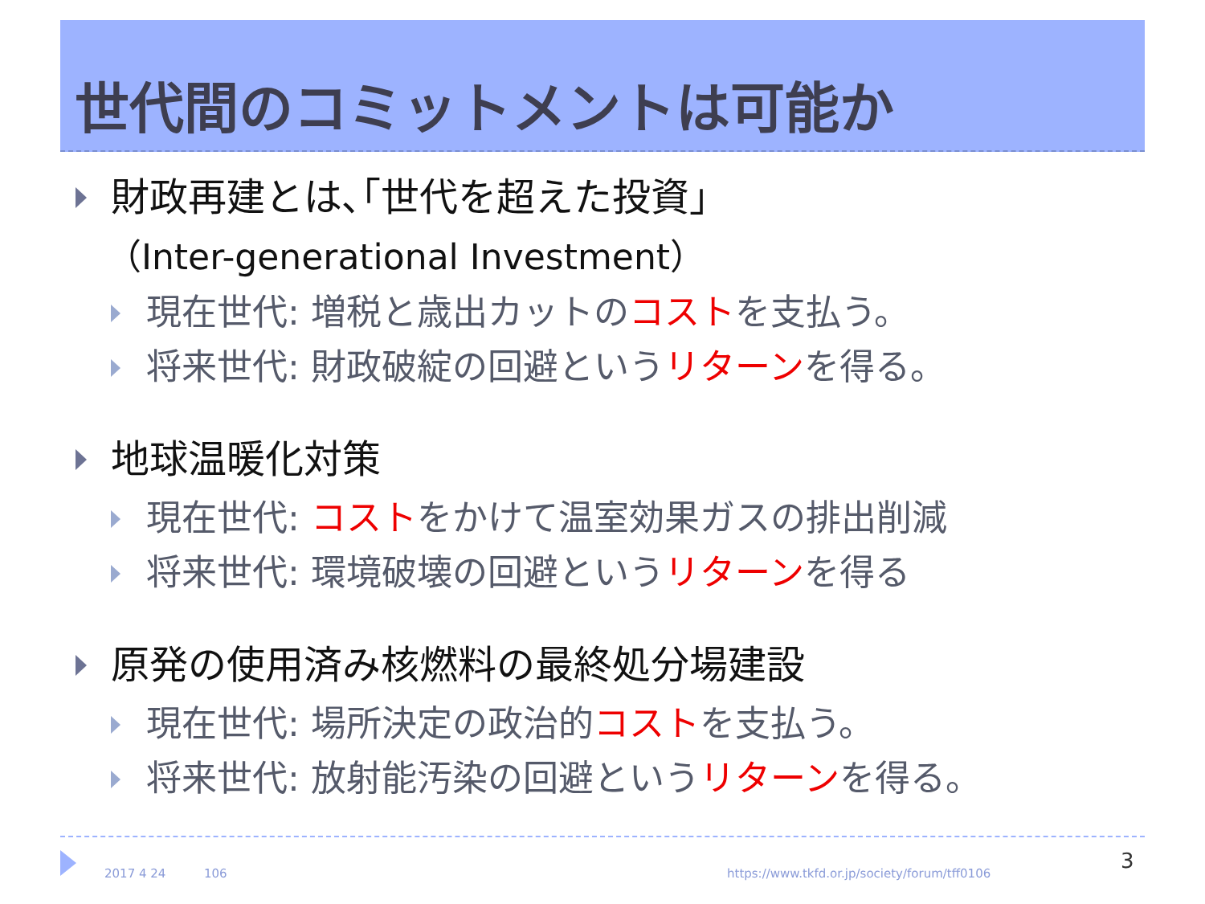世代間のコミットメントは可能か
財政再建とは､｢世代を超えた投資｣
（Inter-generational Investment）
現在世代: 増税と歳出カットのコストを支払う。
将来世代: 財政破綻の回避というリターンを得る。
地球温暖化対策
現在世代: コストをかけて温室効果ガスの排出削減
将来世代: 環境破壊の回避というリターンを得る
原発の使用済み核燃料の最終処分場建設
現在世代: 場所決定の政治的コストを支払う。
将来世代: 放射能汚染の回避というリターンを得る。
2017 4 24 106 https://www.tkfd.or.jp/society/forum/tff0106 3